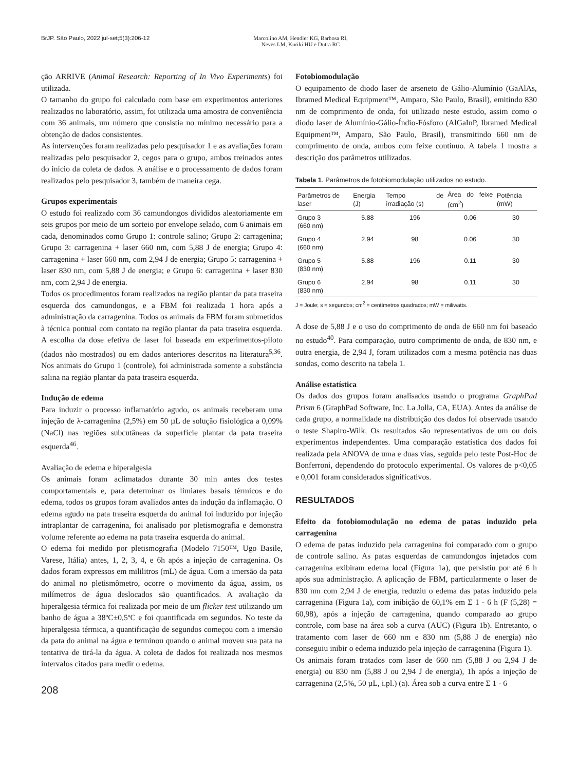BrJP. São Paulo, 2022 jul-set;5(3):206-12 Marcolino AM, Hendler KG, Barbosa RI,
Neves LM, Kuriki HU e Dutra RC
ção ARRIVE (Animal Research: Reporting of In Vivo Experiments) foi utilizada.
O tamanho do grupo foi calculado com base em experimentos anteriores realizados no laboratório, assim, foi utilizada uma amostra de conveniência com 36 animais, um número que consistia no mínimo necessário para a obtenção de dados consistentes.
As intervenções foram realizadas pelo pesquisador 1 e as avaliações foram realizadas pelo pesquisador 2, cegos para o grupo, ambos treinados antes do início da coleta de dados. A análise e o processamento de dados foram realizados pelo pesquisador 3, também de maneira cega.
Grupos experimentais
O estudo foi realizado com 36 camundongos divididos aleatoriamente em seis grupos por meio de um sorteio por envelope selado, com 6 animais em cada, denominados como Grupo 1: controle salino; Grupo 2: carragenina; Grupo 3: carragenina + laser 660 nm, com 5,88 J de energia; Grupo 4: carragenina + laser 660 nm, com 2,94 J de energia; Grupo 5: carragenina + laser 830 nm, com 5,88 J de energia; e Grupo 6: carragenina + laser 830 nm, com 2,94 J de energia.
Todos os procedimentos foram realizados na região plantar da pata traseira esquerda dos camundongos, e a FBM foi realizada 1 hora após a administração da carragenina. Todos os animais da FBM foram submetidos à técnica pontual com contato na região plantar da pata traseira esquerda. A escolha da dose efetiva de laser foi baseada em experimentos-piloto (dados não mostrados) ou em dados anteriores descritos na literatura<sup>5,36</sup>. Nos animais do Grupo 1 (controle), foi administrada somente a substância salina na região plantar da pata traseira esquerda.
Indução de edema
Para induzir o processo inflamatório agudo, os animais receberam uma injeção de λ-carragenina (2,5%) em 50 µL de solução fisiológica a 0,09% (NaCl) nas regiões subcutâneas da superfície plantar da pata traseira esquerda<sup>46</sup>.
Avaliação de edema e hiperalgesia
Os animais foram aclimatados durante 30 min antes dos testes comportamentais e, para determinar os limiares basais térmicos e do edema, todos os grupos foram avaliados antes da indução da inflamação. O edema agudo na pata traseira esquerda do animal foi induzido por injeção intraplantar de carragenina, foi analisado por pletismografia e demonstra volume referente ao edema na pata traseira esquerda do animal.
O edema foi medido por pletismografia (Modelo 7150™, Ugo Basile, Varese, Itália) antes, 1, 2, 3, 4, e 6h após a injeção de carragenina. Os dados foram expressos em mililitros (mL) de água. Com a imersão da pata do animal no pletismômetro, ocorre o movimento da água, assim, os milímetros de água deslocados são quantificados. A avaliação da hiperalgesia térmica foi realizada por meio de um flicker test utilizando um banho de água a 38ºC±0,5ºC e foi quantificada em segundos. No teste da hiperalgesia térmica, a quantificação de segundos começou com a imersão da pata do animal na água e terminou quando o animal moveu sua pata na tentativa de tirá-la da água. A coleta de dados foi realizada nos mesmos intervalos citados para medir o edema.
208
Fotobiomodulação
O equipamento de diodo laser de arseneto de Gálio-Alumínio (GaAlAs, Ibramed Medical Equipment™, Amparo, São Paulo, Brasil), emitindo 830 nm de comprimento de onda, foi utilizado neste estudo, assim como o diodo laser de Alumínio-Gálio-Índio-Fósforo (AlGaInP, Ibramed Medical Equipment™, Amparo, São Paulo, Brasil), transmitindo 660 nm de comprimento de onda, ambos com feixe contínuo. A tabela 1 mostra a descrição dos parâmetros utilizados.
Tabela 1. Parâmetros de fotobiomodulação utilizados no estudo.
| Parâmetros de laser | Energia (J) | Tempo de irradiação (s) | Área do feixe (cm<sup>2</sup>) | Potência (mW) |
| --- | --- | --- | --- | --- |
| Grupo 3 (660 nm) | 5.88 | 196 | 0.06 | 30 |
| Grupo 4 (660 nm) | 2.94 | 98 | 0.06 | 30 |
| Grupo 5 (830 nm) | 5.88 | 196 | 0.11 | 30 |
| Grupo 6 (830 nm) | 2.94 | 98 | 0.11 | 30 |
J = Joule; s = segundos; cm<sup>2</sup> = centímetros quadrados; mW = miliwatts.
A dose de 5,88 J e o uso do comprimento de onda de 660 nm foi baseado no estudo<sup>40</sup>. Para comparação, outro comprimento de onda, de 830 nm, e outra energia, de 2,94 J, foram utilizados com a mesma potência nas duas sondas, como descrito na tabela 1.
Análise estatística
Os dados dos grupos foram analisados usando o programa GraphPad Prism 6 (GraphPad Software, Inc. La Jolla, CA, EUA). Antes da análise de cada grupo, a normalidade na distribuição dos dados foi observada usando o teste Shapiro-Wilk. Os resultados são representativos de um ou dois experimentos independentes. Uma comparação estatística dos dados foi realizada pela ANOVA de uma e duas vias, seguida pelo teste Post-Hoc de Bonferroni, dependendo do protocolo experimental. Os valores de p<0,05 e 0,001 foram considerados significativos.
RESULTADOS
Efeito da fotobiomodulação no edema de patas induzido pela carragenina
O edema de patas induzido pela carragenina foi comparado com o grupo de controle salino. As patas esquerdas de camundongos injetados com carragenina exibiram edema local (Figura 1a), que persistiu por até 6 h após sua administração. A aplicação de FBM, particularmente o laser de 830 nm com 2,94 J de energia, reduziu o edema das patas induzido pela carragenina (Figura 1a), com inibição de 60,1% em Σ 1 - 6 h (F (5,28) = 60,98), após a injeção de carragenina, quando comparado ao grupo controle, com base na área sob a curva (AUC) (Figura 1b). Entretanto, o tratamento com laser de 660 nm e 830 nm (5,88 J de energia) não conseguiu inibir o edema induzido pela injeção de carragenina (Figura 1).
Os animais foram tratados com laser de 660 nm (5,88 J ou 2,94 J de energia) ou 830 nm (5,88 J ou 2,94 J de energia), 1h após a injeção de carragenina (2,5%, 50 µL, i.pl.) (a). Área sob a curva entre Σ 1 - 6